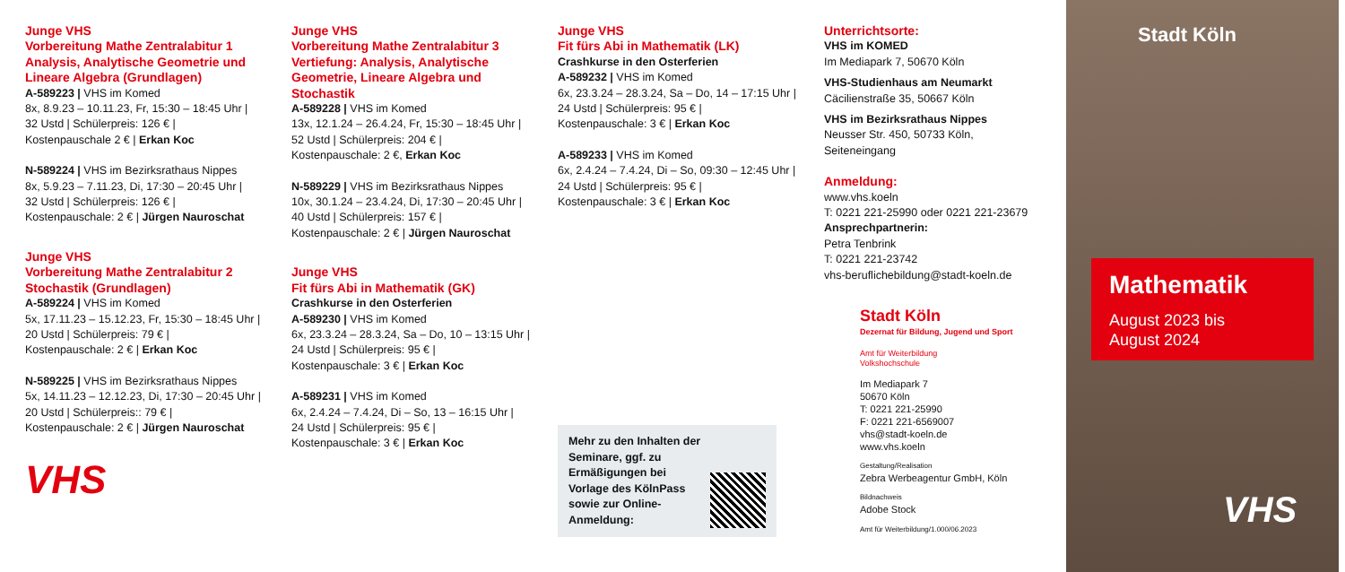Junge VHS
Vorbereitung Mathe Zentralabitur 1 Analysis, Analytische Geometrie und Lineare Algebra (Grundlagen)
A-589223 | VHS im Komed
8x, 8.9.23 – 10.11.23, Fr, 15:30 – 18:45 Uhr |
32 Ustd | Schülerpreis: 126 € |
Kostenpauschale 2 € | Erkan Koc
N-589224 | VHS im Bezirksrathaus Nippes
8x, 5.9.23 – 7.11.23, Di, 17:30 – 20:45 Uhr |
32 Ustd | Schülerpreis: 126 € |
Kostenpauschale: 2 € | Jürgen Nauroschat
Junge VHS
Vorbereitung Mathe Zentralabitur 2 Stochastik (Grundlagen)
A-589224 | VHS im Komed
5x, 17.11.23 – 15.12.23, Fr, 15:30 – 18:45 Uhr |
20 Ustd | Schülerpreis: 79 € |
Kostenpauschale: 2 € | Erkan Koc
N-589225 | VHS im Bezirksrathaus Nippes
5x, 14.11.23 – 12.12.23, Di, 17:30 – 20:45 Uhr |
20 Ustd | Schülerpreis:: 79 € |
Kostenpauschale: 2 € | Jürgen Nauroschat
VHS
Junge VHS
Vorbereitung Mathe Zentralabitur 3 Vertiefung: Analysis, Analytische Geometrie, Lineare Algebra und Stochastik
A-589228 | VHS im Komed
13x, 12.1.24 – 26.4.24, Fr, 15:30 – 18:45 Uhr |
52 Ustd | Schülerpreis: 204 € |
Kostenpauschale: 2 €, Erkan Koc
N-589229 | VHS im Bezirksrathaus Nippes
10x, 30.1.24 – 23.4.24, Di, 17:30 – 20:45 Uhr |
40 Ustd | Schülerpreis: 157 € |
Kostenpauschale: 2 € | Jürgen Nauroschat
Junge VHS
Fit fürs Abi in Mathematik (GK)
Crashkurse in den Osterferien
A-589230 | VHS im Komed
6x, 23.3.24 – 28.3.24, Sa – Do, 10 – 13:15 Uhr |
24 Ustd | Schülerpreis: 95 € |
Kostenpauschale: 3 € | Erkan Koc
A-589231 | VHS im Komed
6x, 2.4.24 – 7.4.24, Di – So, 13 – 16:15 Uhr |
24 Ustd | Schülerpreis: 95 € |
Kostenpauschale: 3 € | Erkan Koc
Junge VHS
Fit fürs Abi in Mathematik (LK)
Crashkurse in den Osterferien
A-589232 | VHS im Komed
6x, 23.3.24 – 28.3.24, Sa – Do, 14 – 17:15 Uhr |
24 Ustd | Schülerpreis: 95 € |
Kostenpauschale: 3 € | Erkan Koc
A-589233 | VHS im Komed
6x, 2.4.24 – 7.4.24, Di – So, 09:30 – 12:45 Uhr |
24 Ustd | Schülerpreis: 95 € |
Kostenpauschale: 3 € | Erkan Koc
Mehr zu den Inhalten der Seminare, ggf. zu Ermäßigungen bei Vorlage des KölnPass sowie zur Online-Anmeldung:
Unterrichtsorte:
VHS im KOMED
Im Mediapark 7, 50670 Köln
VHS-Studienhaus am Neumarkt
Cäcilienstraße 35, 50667 Köln
VHS im Bezirksrathaus Nippes
Neusser Str. 450, 50733 Köln,
Seiteneingang
Anmeldung:
www.vhs.koeln
T: 0221 221-25990 oder 0221 221-23679
Ansprechpartnerin:
Petra Tenbrink
T: 0221 221-23742
vhs-beruflichebildung@stadt-koeln.de
Stadt Köln
Dezernat für Bildung, Jugend und Sport
Amt für Weiterbildung
Volkshochschule
Im Mediapark 7
50670 Köln
T: 0221 221-25990
F: 0221 221-6569007
vhs@stadt-koeln.de
www.vhs.koeln
Gestaltung/Realisation
Zebra Werbeagentur GmbH, Köln
Bildnachweis
Adobe Stock
Amt für Weiterbildung/1.000/06.2023
Stadt Köln
Mathematik
August 2023 bis
August 2024
VHS